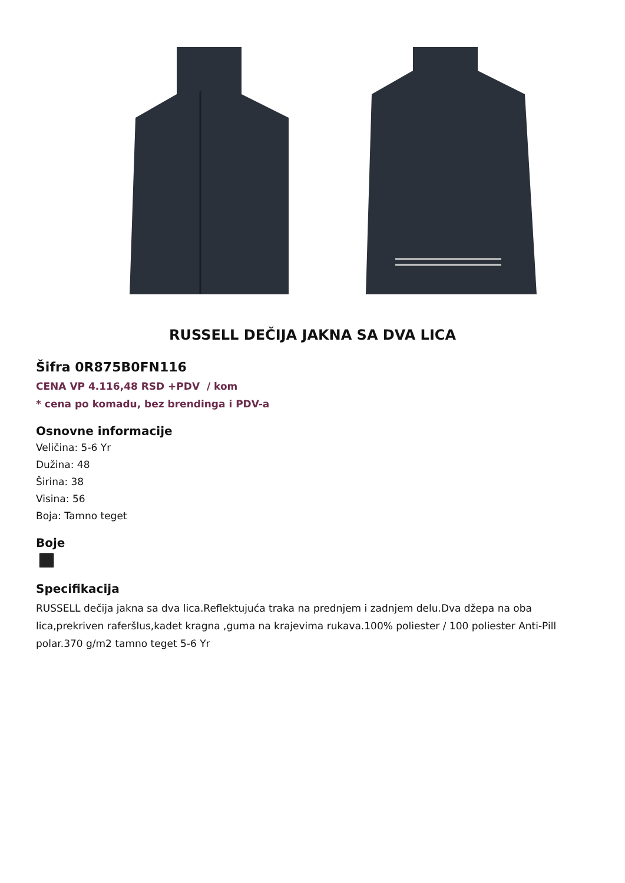RUSSELL DEČIJA JAKNA SA DVA LICA
Šifra 0R875B0FN116
CENA VP 4.116,48 RSD +PDV / kom
* cena po komadu, bez brendinga i PDV-a
Osnovne informacije
Veličina: 5-6 Yr
Dužina: 48
Širina: 38
Visina: 56
Boja: Tamno teget
Boje
Specifikacija
RUSSELL dečija jakna sa dva lica.Reflektujuća traka na prednjem i zadnjem delu.Dva džepa na oba lica,prekriven raferšlus,kadet kragna ,guma na krajevima rukava.100% poliester / 100 poliester Anti-Pill polar.370 g/m2 tamno teget 5-6 Yr